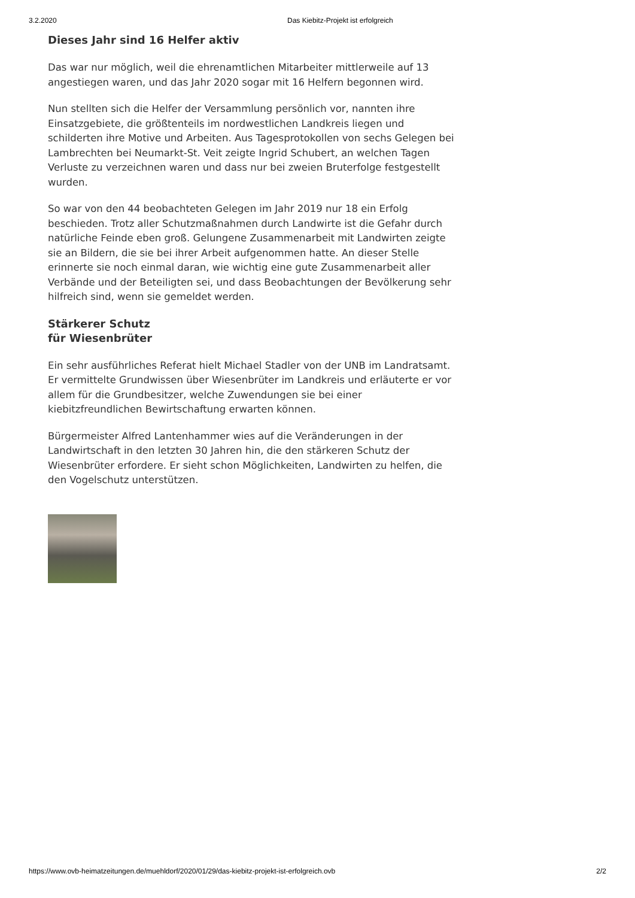3.2.2020 Das Kiebitz-Projekt ist erfolgreich
Dieses Jahr sind 16 Helfer aktiv
Das war nur möglich, weil die ehrenamtlichen Mitarbeiter mittlerweile auf 13 angestiegen waren, und das Jahr 2020 sogar mit 16 Helfern begonnen wird.
Nun stellten sich die Helfer der Versammlung persönlich vor, nannten ihre Einsatzgebiete, die größtenteils im nordwestlichen Landkreis liegen und schilderten ihre Motive und Arbeiten. Aus Tagesprotokollen von sechs Gelegen bei Lambrechten bei Neumarkt-St. Veit zeigte Ingrid Schubert, an welchen Tagen Verluste zu verzeichnen waren und dass nur bei zweien Bruterfolge festgestellt wurden.
So war von den 44 beobachteten Gelegen im Jahr 2019 nur 18 ein Erfolg beschieden. Trotz aller Schutzmaßnahmen durch Landwirte ist die Gefahr durch natürliche Feinde eben groß. Gelungene Zusammenarbeit mit Landwirten zeigte sie an Bildern, die sie bei ihrer Arbeit aufgenommen hatte. An dieser Stelle erinnerte sie noch einmal daran, wie wichtig eine gute Zusammenarbeit aller Verbände und der Beteiligten sei, und dass Beobachtungen der Bevölkerung sehr hilfreich sind, wenn sie gemeldet werden.
Stärkerer Schutz
für Wiesenbrüter
Ein sehr ausführliches Referat hielt Michael Stadler von der UNB im Landratsamt. Er vermittelte Grundwissen über Wiesenbrüter im Landkreis und erläuterte er vor allem für die Grundbesitzer, welche Zuwendungen sie bei einer kiebitzfreundlichen Bewirtschaftung erwarten können.
Bürgermeister Alfred Lantenhammer wies auf die Veränderungen in der Landwirtschaft in den letzten 30 Jahren hin, die den stärkeren Schutz der Wiesenbrüter erfordere. Er sieht schon Möglichkeiten, Landwirten zu helfen, die den Vogelschutz unterstützen.
https://www.ovb-heimatzeitungen.de/muehldorf/2020/01/29/das-kiebitz-projekt-ist-erfolgreich.ovb 2/2